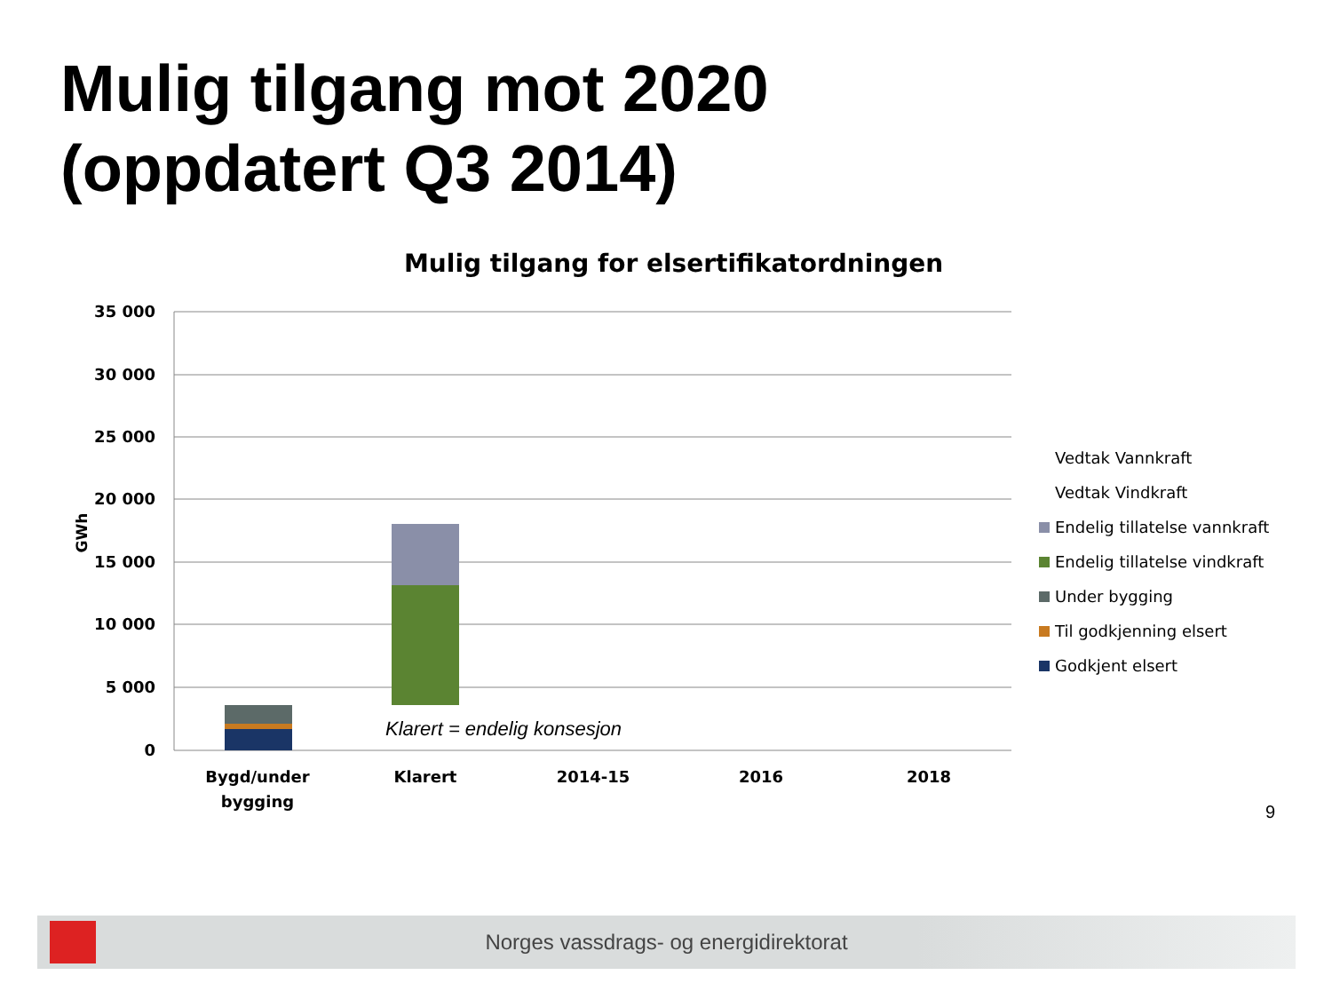Mulig tilgang mot 2020
(oppdatert Q3 2014)
Mulig tilgang for elsertifikatordningen
35 000
30 000
25 000
20 000
15 000
10 000
5 000
0
GWh
Klarert = endelig konsesjon
Bygd/under
bygging
Klarert
2014-15
2016
2018
Vedtak Vannkraft
Vedtak Vindkraft
Endelig tillatelse vannkraft
Endelig tillatelse vindkraft
Under bygging
Til godkjenning elsert
Godkjent elsert
9
Norges vassdrags- og energidirektorat